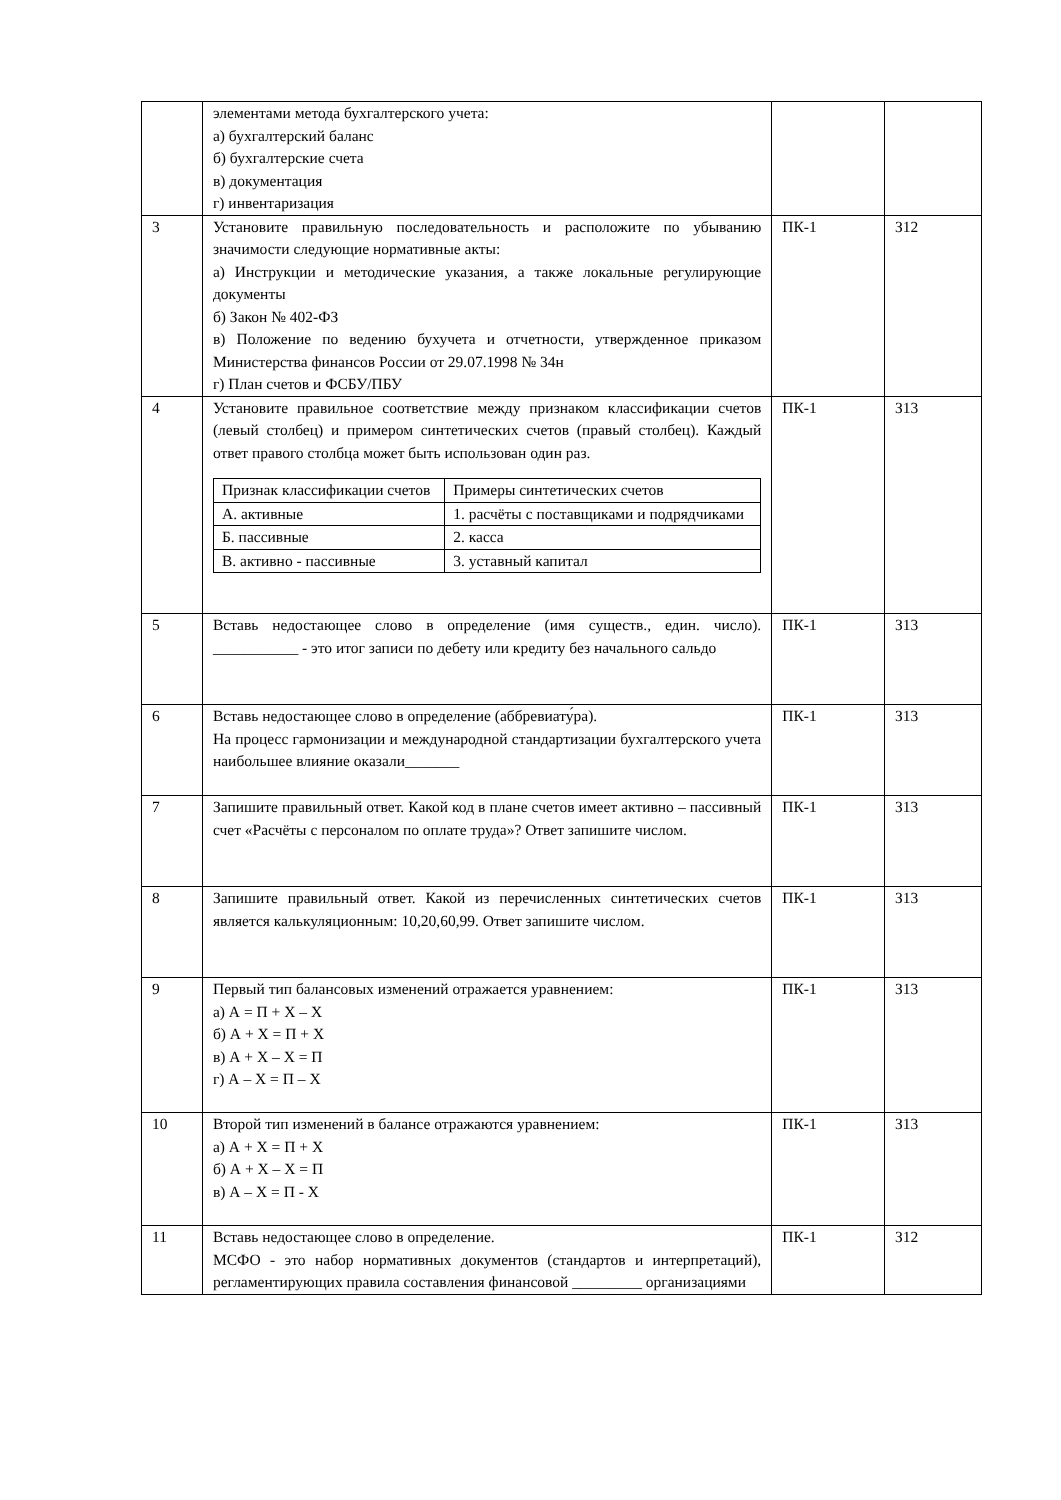| | элементами метода бухгалтерского учета: а) бухгалтерский баланс б) бухгалтерские счета в) документация г) инвентаризация | | |
| 3 | Установите правильную последовательность и расположите по убыванию значимости следующие нормативные акты: а) Инструкции и методические указания, а также локальные регулирующие документы б) Закон № 402-ФЗ в) Положение по ведению бухучета и отчетности, утвержденное приказом Министерства финансов России от 29.07.1998 № 34н г) План счетов и ФСБУ/ПБУ | ПК-1 | З12 |
| 4 | Установите правильное соответствие между признаком классификации счетов (левый столбец) и примером синтетических счетов (правый столбец). Каждый ответ правого столбца может быть использован один раз. / Признак классификации счетов / Примеры синтетических счетов / / А. активные / 1. расчёты с поставщиками и подрядчиками / / Б. пассивные / 2. касса / / В. активно - пассивные / 3. уставный капитал / | ПК-1 | З13 |
| 5 | Вставь недостающее слово в определение (имя существ., един. число). ___________ - это итог записи по дебету или кредиту без начального сальдо | ПК-1 | З13 |
| 6 | Вставь недостающее слово в определение (аббревиату́ра). На процесс гармонизации и международной стандартизации бухгалтерского учета наибольшее влияние оказали_______ | ПК-1 | З13 |
| 7 | Запишите правильный ответ. Какой код в плане счетов имеет активно – пассивный счет «Расчёты с персоналом по оплате труда»? Ответ запишите числом. | ПК-1 | З13 |
| 8 | Запишите правильный ответ. Какой из перечисленных синтетических счетов является калькуляционным: 10,20,60,99. Ответ запишите числом. | ПК-1 | З13 |
| 9 | Первый тип балансовых изменений отражается уравнением: а) А = П + Х – Х б) А + Х = П + Х в) А + Х – Х = П г) А – Х = П – Х | ПК-1 | З13 |
| 10 | Второй тип изменений в балансе отражаются уравнением: а) А + Х = П + Х б) А + Х – Х = П в) А – Х = П - Х | ПК-1 | З13 |
| 11 | Вставь недостающее слово в определение. МСФО - это набор нормативных документов (стандартов и интерпретаций), регламентирующих правила составления финансовой _________ организациями | ПК-1 | З12 |